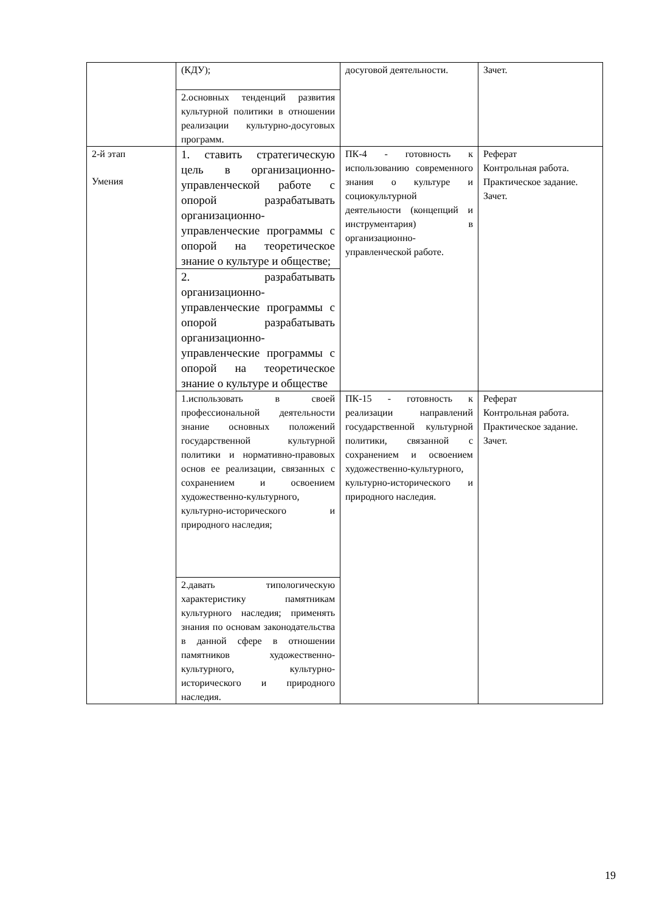| | (КДУ); | досуговой деятельности. | Зачет. |
| | 2.основных тенденций развития культурной политики в отношении реализации культурно-досуговых программ. | | |
| 2-й этап Умения | 1. ставить стратегическую цель в организационно-управленческой работе с опорой разрабатывать организационно-управленческие программы с опорой на теоретическое знание о культуре и обществе; | ПК-4 - готовность к использованию современного знания о культуре и социокультурной деятельности (концепций и инструментария) в организационно-управленческой работе. | Реферат Контрольная работа. Практическое задание. Зачет. |
| | 2. разрабатывать организационно-управленческие программы с опорой разрабатывать организационно-управленческие программы с опорой на теоретическое знание о культуре и обществе | | |
| | 1.использовать в своей профессиональной деятельности знание основных положений государственной культурной политики и нормативно-правовых основ ее реализации, связанных с сохранением и освоением художественно-культурного, культурно-исторического и природного наследия; | ПК-15 - готовность к реализации направлений государственной культурной политики, связанной с сохранением и освоением художественно-культурного, культурно-исторического и природного наследия. | Реферат Контрольная работа. Практическое задание. Зачет. |
| | 2.давать типологическую характеристику памятникам культурного наследия; применять знания по основам законодательства в данной сфере в отношении памятников художественно-культурного, культурно-исторического и природного наследия. | | |
19